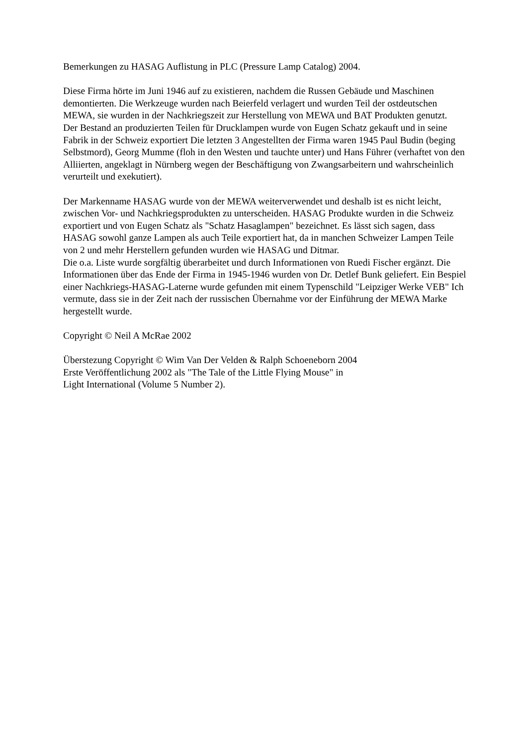Bemerkungen zu HASAG Auflistung in PLC (Pressure Lamp Catalog) 2004.
Diese Firma hörte im Juni 1946 auf zu existieren, nachdem die Russen Gebäude und Maschinen demontierten. Die Werkzeuge wurden nach Beierfeld verlagert und wurden Teil der ostdeutschen MEWA, sie wurden in der Nachkriegszeit zur Herstellung von MEWA und BAT Produkten genutzt.
Der Bestand an produzierten Teilen für Drucklampen wurde von Eugen Schatz gekauft und in seine Fabrik in der Schweiz exportiert Die letzten 3 Angestellten der Firma waren 1945 Paul Budin (beging Selbstmord), Georg Mumme (floh in den Westen und tauchte unter) und Hans Führer (verhaftet von den Alliierten, angeklagt in Nürnberg wegen der Beschäftigung von Zwangsarbeitern und wahrscheinlich verurteilt und exekutiert).
Der Markenname HASAG wurde von der MEWA weiterverwendet und deshalb ist es nicht leicht, zwischen Vor- und Nachkriegsprodukten zu unterscheiden. HASAG Produkte wurden in die Schweiz exportiert und von Eugen Schatz als "Schatz Hasaglampen" bezeichnet. Es lässt sich sagen, dass HASAG sowohl ganze Lampen als auch Teile exportiert hat, da in manchen Schweizer Lampen Teile von 2 und mehr Herstellern gefunden wurden wie HASAG und Ditmar.
Die o.a. Liste wurde sorgfältig überarbeitet und durch Informationen von Ruedi Fischer ergänzt. Die Informationen über das Ende der Firma in 1945-1946 wurden von Dr. Detlef Bunk geliefert. Ein Bespiel einer Nachkriegs-HASAG-Laterne wurde gefunden mit einem Typenschild "Leipziger Werke VEB" Ich vermute, dass sie in der Zeit nach der russischen Übernahme vor der Einführung der MEWA Marke hergestellt wurde.
Copyright © Neil A McRae 2002
Überstezung Copyright © Wim Van Der Velden & Ralph Schoeneborn 2004
Erste Veröffentlichung 2002 als "The Tale of the Little Flying Mouse" in
Light International (Volume 5 Number 2).